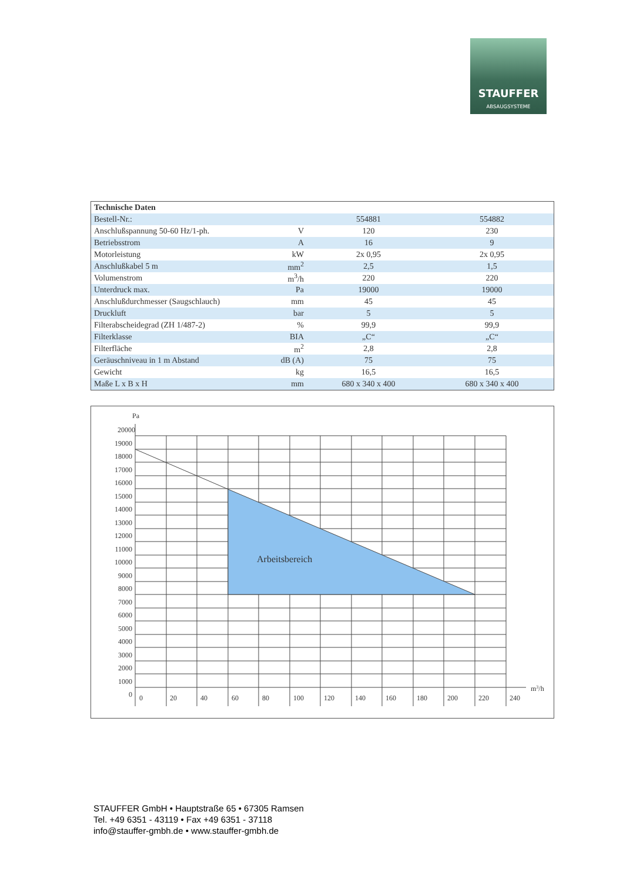STAUFFER
ABSAUGSYSTEME
| Technische Daten | | | |
| --- | --- | --- | --- |
| Bestell-Nr.: | | 554881 | 554882 |
| Anschlußspannung 50-60 Hz/1-ph. | V | 120 | 230 |
| Betriebsstrom | A | 16 | 9 |
| Motorleistung | kW | 2x 0,95 | 2x 0,95 |
| Anschlußkabel 5 m | mm<sup>2</sup> | 2,5 | 1,5 |
| Volumenstrom | m<sup>3</sup>/h | 220 | 220 |
| Unterdruck max. | Pa | 19000 | 19000 |
| Anschlußdurchmesser (Saugschlauch) | mm | 45 | 45 |
| Druckluft | bar | 5 | 5 |
| Filterabscheidegrad (ZH 1/487-2) | % | 99,9 | 99,9 |
| Filterklasse | BIA | „C“ | „C“ |
| Filterfläche | m<sup>2</sup> | 2,8 | 2,8 |
| Geräuschniveau in 1 m Abstand | dB (A) | 75 | 75 |
| Gewicht | kg | 16,5 | 16,5 |
| Maße L x B x H | mm | 680 x 340 x 400 | 680 x 340 x 400 |
Pa
Arbeitsbereich
20000
19000
18000
17000
16000
15000
14000
13000
12000
11000
10000
9000
8000
7000
6000
5000
4000
3000
2000
1000
0
0
20
40
60
80
100
120
140
160
180
200
220
240
m3/h
STAUFFER GmbH • Hauptstraße 65 • 67305 Ramsen
Tel. +49 6351 - 43119 • Fax +49 6351 - 37118
info@stauffer-gmbh.de • www.stauffer-gmbh.de